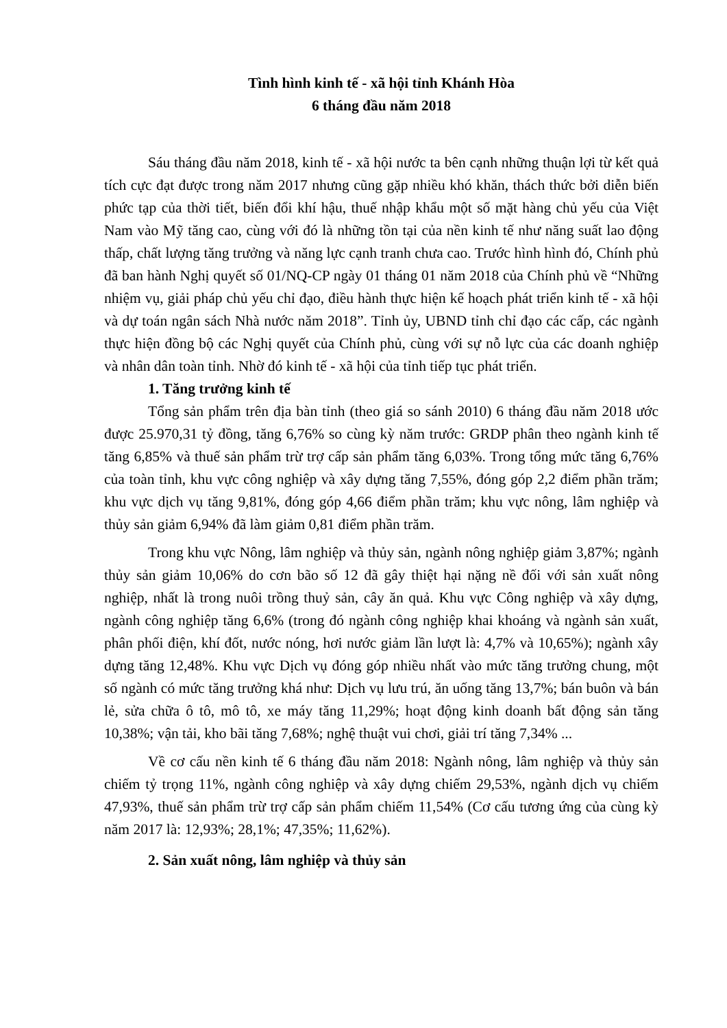Tình hình kinh tế - xã hội tỉnh Khánh Hòa
6 tháng đầu năm 2018
Sáu tháng đầu năm 2018, kinh tế - xã hội nước ta bên cạnh những thuận lợi từ kết quả tích cực đạt được trong năm 2017 nhưng cũng gặp nhiều khó khăn, thách thức bởi diễn biến phức tạp của thời tiết, biến đổi khí hậu, thuế nhập khẩu một số mặt hàng chủ yếu của Việt Nam vào Mỹ tăng cao, cùng với đó là những tồn tại của nền kinh tế như năng suất lao động thấp, chất lượng tăng trưởng và năng lực cạnh tranh chưa cao. Trước hình hình đó, Chính phủ đã ban hành Nghị quyết số 01/NQ-CP ngày 01 tháng 01 năm 2018 của Chính phủ về “Những nhiệm vụ, giải pháp chủ yếu chỉ đạo, điều hành thực hiện kế hoạch phát triển kinh tế - xã hội và dự toán ngân sách Nhà nước năm 2018”. Tỉnh ủy, UBND tỉnh chỉ đạo các cấp, các ngành thực hiện đồng bộ các Nghị quyết của Chính phủ, cùng với sự nỗ lực của các doanh nghiệp và nhân dân toàn tỉnh. Nhờ đó kinh tế - xã hội của tỉnh tiếp tục phát triển.
1. Tăng trưởng kinh tế
Tổng sản phẩm trên địa bàn tỉnh (theo giá so sánh 2010) 6 tháng đầu năm 2018 ước được 25.970,31 tỷ đồng, tăng 6,76% so cùng kỳ năm trước: GRDP phân theo ngành kinh tế tăng 6,85% và thuế sản phẩm trừ trợ cấp sản phẩm tăng 6,03%. Trong tổng mức tăng 6,76% của toàn tỉnh, khu vực công nghiệp và xây dựng tăng 7,55%, đóng góp 2,2 điểm phần trăm; khu vực dịch vụ tăng 9,81%, đóng góp 4,66 điểm phần trăm; khu vực nông, lâm nghiệp và thủy sản giảm 6,94% đã làm giảm 0,81 điểm phần trăm.
Trong khu vực Nông, lâm nghiệp và thủy sản, ngành nông nghiệp giảm 3,87%; ngành thủy sản giảm 10,06% do cơn bão số 12 đã gây thiệt hại nặng nề đối với sản xuất nông nghiệp, nhất là trong nuôi trồng thuỷ sản, cây ăn quả. Khu vực Công nghiệp và xây dựng, ngành công nghiệp tăng 6,6% (trong đó ngành công nghiệp khai khoáng và ngành sản xuất, phân phối điện, khí đốt, nước nóng, hơi nước giảm lần lượt là: 4,7% và 10,65%); ngành xây dựng tăng 12,48%. Khu vực Dịch vụ đóng góp nhiều nhất vào mức tăng trưởng chung, một số ngành có mức tăng trưởng khá như: Dịch vụ lưu trú, ăn uống tăng 13,7%; bán buôn và bán lẻ, sửa chữa ô tô, mô tô, xe máy tăng 11,29%; hoạt động kinh doanh bất động sản tăng 10,38%; vận tải, kho bãi tăng 7,68%; nghệ thuật vui chơi, giải trí tăng 7,34% ...
Về cơ cấu nền kinh tế 6 tháng đầu năm 2018: Ngành nông, lâm nghiệp và thủy sản chiếm tỷ trọng 11%, ngành công nghiệp và xây dựng chiếm 29,53%, ngành dịch vụ chiếm 47,93%, thuế sản phẩm trừ trợ cấp sản phẩm chiếm 11,54% (Cơ cấu tương ứng của cùng kỳ năm 2017 là: 12,93%; 28,1%; 47,35%; 11,62%).
2. Sản xuất nông, lâm nghiệp và thủy sản